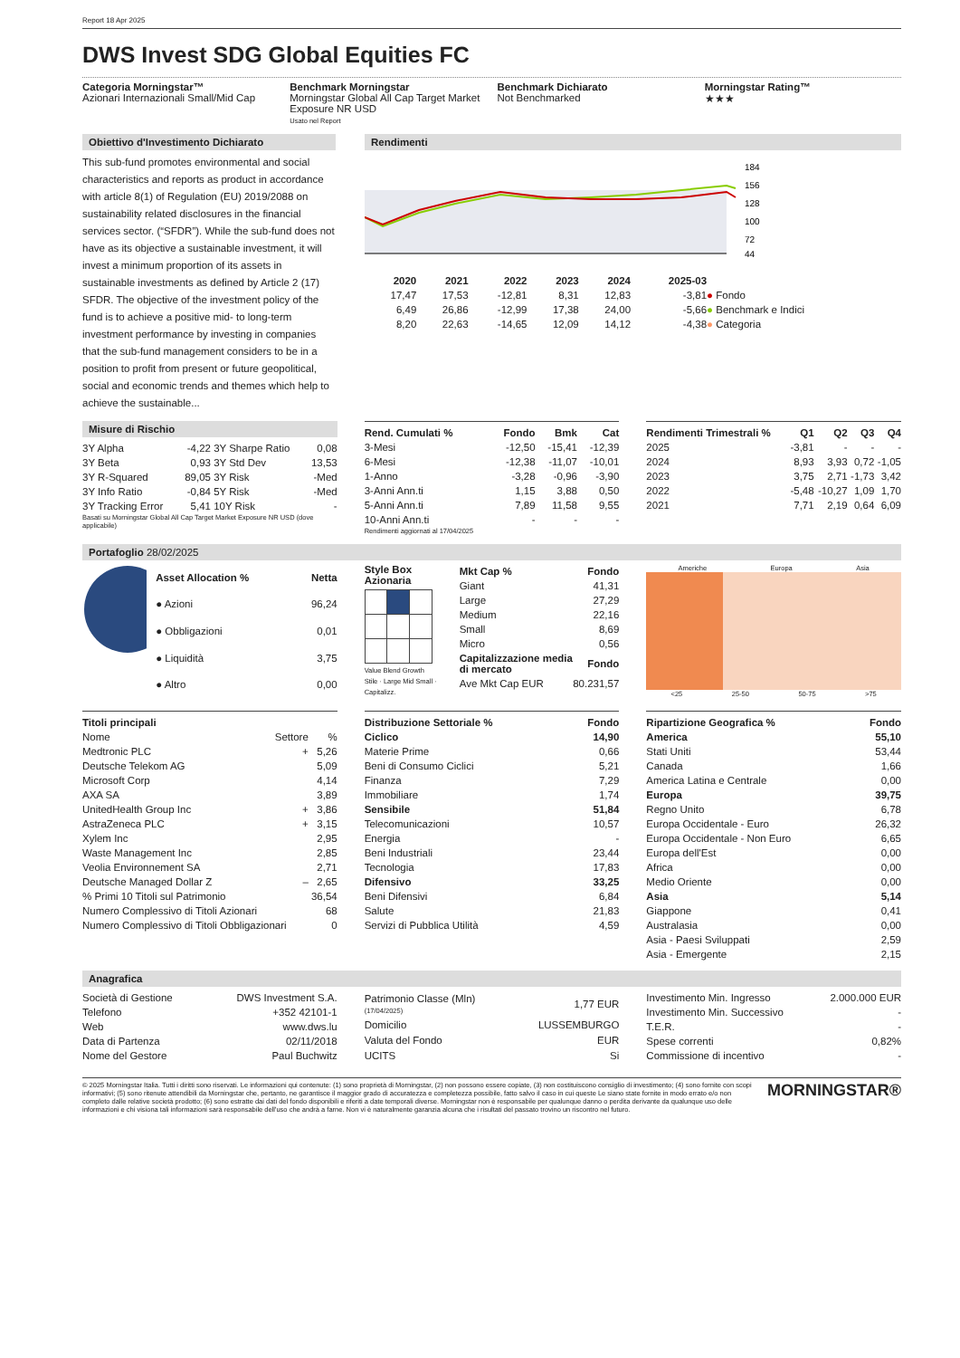Report 18 Apr 2025
DWS Invest SDG Global Equities FC
Categoria Morningstar™
Azionari Internazionali Small/Mid Cap
Benchmark Morningstar
Morningstar Global All Cap Target Market Exposure NR USD
Usato nel Report
Benchmark Dichiarato
Not Benchmarked
Morningstar Rating™
★★★
Obiettivo d'Investimento Dichiarato
This sub-fund promotes environmental and social characteristics and reports as product in accordance with article 8(1) of Regulation (EU) 2019/2088 on sustainability related disclosures in the financial services sector. (“SFDR”). While the sub-fund does not have as its objective a sustainable investment, it will invest a minimum proportion of its assets in sustainable investments as defined by Article 2 (17) SFDR. The objective of the investment policy of the fund is to achieve a positive mid- to long-term investment performance by investing in companies that the sub-fund management considers to be in a position to profit from present or future geopolitical, social and economic trends and themes which help to achieve the sustainable...
Rendimenti
184
156
128
100
72
44
| | 2020 | 2021 | 2022 | 2023 | 2024 | 2025-03 | |
| --- | --- | --- | --- | --- | --- | --- | --- |
| | 17,47 | 17,53 | -12,81 | 8,31 | 12,83 | -3,81 | ● Fondo |
| | 6,49 | 26,86 | -12,99 | 17,38 | 24,00 | -5,66 | ● Benchmark e Indici |
| | 8,20 | 22,63 | -14,65 | 12,09 | 14,12 | -4,38 | ● Categoria |
Misure di Rischio
| 3Y Alpha | -4,22 | 3Y Sharpe Ratio | 0,08 |
| 3Y Beta | 0,93 | 3Y Std Dev | 13,53 |
| 3Y R-Squared | 89,05 | 3Y Risk | -Med |
| 3Y Info Ratio | -0,84 | 5Y Risk | -Med |
| 3Y Tracking Error | 5,41 | 10Y Risk | - |
Basati su Morningstar Global All Cap Target Market Exposure NR USD (dove applicabile)
| Rend. Cumulati % | Fondo | Bmk | Cat |
| --- | --- | --- | --- |
| 3-Mesi | -12,50 | -15,41 | -12,39 |
| 6-Mesi | -12,38 | -11,07 | -10,01 |
| 1-Anno | -3,28 | -0,96 | -3,90 |
| 3-Anni Ann.ti | 1,15 | 3,88 | 0,50 |
| 5-Anni Ann.ti | 7,89 | 11,58 | 9,55 |
| 10-Anni Ann.ti | - | - | - |
Rendimenti aggiornati al 17/04/2025
| Rendimenti Trimestrali % | Q1 | Q2 | Q3 | Q4 |
| --- | --- | --- | --- | --- |
| 2025 | -3,81 | - | - | - |
| 2024 | 8,93 | 3,93 | 0,72 | -1,05 |
| 2023 | 3,75 | 2,71 | -1,73 | 3,42 |
| 2022 | -5,48 | -10,27 | 1,09 | 1,70 |
| 2021 | 7,71 | 2,19 | 0,64 | 6,09 |
Portafoglio 28/02/2025
| Asset Allocation % | Netta |
| --- | --- |
| ● Azioni | 96,24 |
| ● Obbligazioni | 0,01 |
| ● Liquidità | 3,75 |
| ● Altro | 0,00 |
Style Box Azionaria Value Blend Growth
Stile · Large Mid Small · Capitalizz.
| Mkt Cap % | Fondo |
| --- | --- |
| Giant | 41,31 |
| Large | 27,29 |
| Medium | 22,16 |
| Small | 8,69 |
| Micro | 0,56 |
| Capitalizzazione media di mercato | Fondo |
| Ave Mkt Cap EUR | 80.231,57 |
Americhe Europa Asia
<25 25-50 50-75 >75
| Titoli principali | | |
| --- | --- | --- |
| Nome | Settore | % |
| Medtronic PLC | + | 5,26 |
| Deutsche Telekom AG | | 5,09 |
| Microsoft Corp | | 4,14 |
| AXA SA | | 3,89 |
| UnitedHealth Group Inc | + | 3,86 |
| AstraZeneca PLC | + | 3,15 |
| Xylem Inc | | 2,95 |
| Waste Management Inc | | 2,85 |
| Veolia Environnement SA | | 2,71 |
| Deutsche Managed Dollar Z | – | 2,65 |
| % Primi 10 Titoli sul Patrimonio | | 36,54 |
| Numero Complessivo di Titoli Azionari | | 68 |
| Numero Complessivo di Titoli Obbligazionari | | 0 |
| Distribuzione Settoriale % | Fondo |
| --- | --- |
| Ciclico | 14,90 |
| Materie Prime | 0,66 |
| Beni di Consumo Ciclici | 5,21 |
| Finanza | 7,29 |
| Immobiliare | 1,74 |
| Sensibile | 51,84 |
| Telecomunicazioni | 10,57 |
| Energia | - |
| Beni Industriali | 23,44 |
| Tecnologia | 17,83 |
| Difensivo | 33,25 |
| Beni Difensivi | 6,84 |
| Salute | 21,83 |
| Servizi di Pubblica Utilità | 4,59 |
| Ripartizione Geografica % | Fondo |
| --- | --- |
| America | 55,10 |
| Stati Uniti | 53,44 |
| Canada | 1,66 |
| America Latina e Centrale | 0,00 |
| Europa | 39,75 |
| Regno Unito | 6,78 |
| Europa Occidentale - Euro | 26,32 |
| Europa Occidentale - Non Euro | 6,65 |
| Europa dell'Est | 0,00 |
| Africa | 0,00 |
| Medio Oriente | 0,00 |
| Asia | 5,14 |
| Giappone | 0,41 |
| Australasia | 0,00 |
| Asia - Paesi Sviluppati | 2,59 |
| Asia - Emergente | 2,15 |
Anagrafica
| Società di Gestione | DWS Investment S.A. |
| Telefono | +352 42101-1 |
| Web | www.dws.lu |
| Data di Partenza | 02/11/2018 |
| Nome del Gestore | Paul Buchwitz |
| Patrimonio Classe (Mln) (17/04/2025) | 1,77 EUR |
| Domicilio | LUSSEMBURGO |
| Valuta del Fondo | EUR |
| UCITS | Si |
| Investimento Min. Ingresso | 2.000.000 EUR |
| Investimento Min. Successivo | - |
| T.E.R. | - |
| Spese correnti | 0,82% |
| Commissione di incentivo | - |
© 2025 Morningstar Italia. Tutti i diritti sono riservati. Le informazioni qui contenute: (1) sono proprietà di Morningstar, (2) non possono essere copiate, (3) non costituiscono consiglio di investimento; (4) sono fornite con scopi informativi; (5) sono ritenute attendibili da Morningstar che, pertanto, ne garantisce il maggior grado di accuratezza e completezza possibile, fatto salvo il caso in cui queste Le siano state fornite in modo errato e/o non completo dalle relative società prodotto; (6) sono estratte dai dati del fondo disponibili e riferiti a date temporali diverse. Morningstar non è responsabile per qualunque danno o perdita derivante da qualunque uso delle informazioni e chi visiona tali informazioni sarà responsabile dell'uso che andrà a farne. Non vi è naturalmente garanzia alcuna che i risultati del passato trovino un riscontro nel futuro.
MORNINGSTAR®